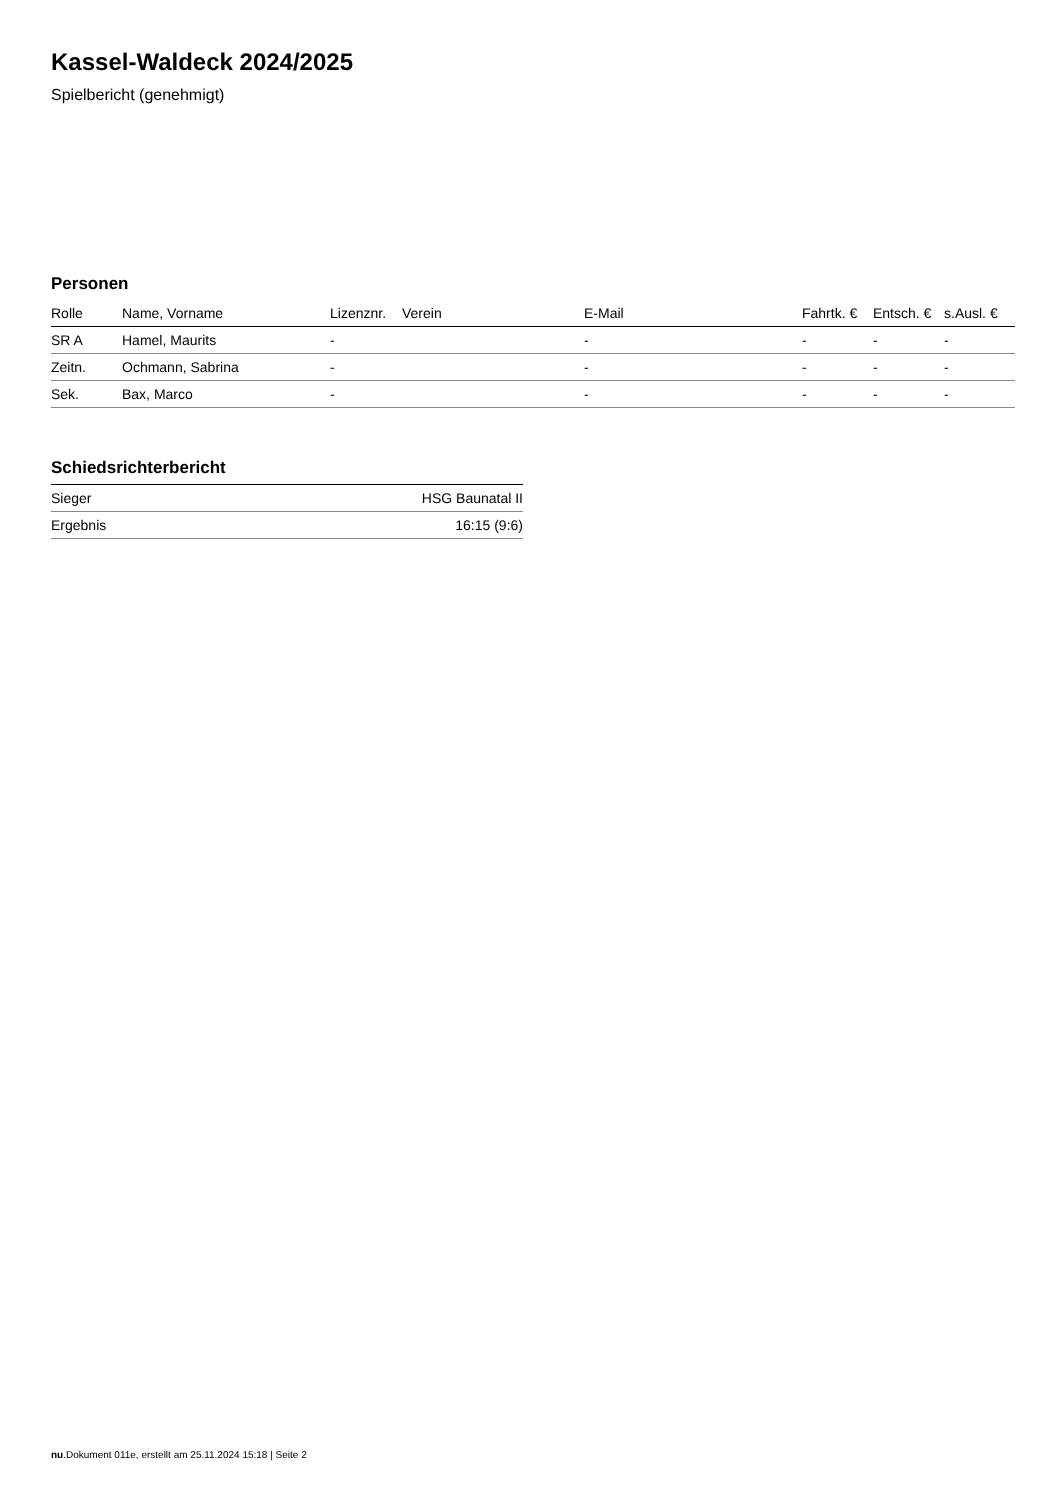Kassel-Waldeck 2024/2025
Spielbericht (genehmigt)
Personen
| Rolle | Name, Vorname | Lizenznr. | Verein | E-Mail | Fahrtk. € | Entsch. € | s.Ausl. € |
| --- | --- | --- | --- | --- | --- | --- | --- |
| SR A | Hamel, Maurits | - | | - | - | - | - |
| Zeitn. | Ochmann, Sabrina | - | | - | - | - | - |
| Sek. | Bax, Marco | - | | - | - | - | - |
Schiedsrichterbericht
| Sieger | HSG Baunatal II |
| Ergebnis | 16:15 (9:6) |
nu.Dokument 011e, erstellt am 25.11.2024 15:18 | Seite 2